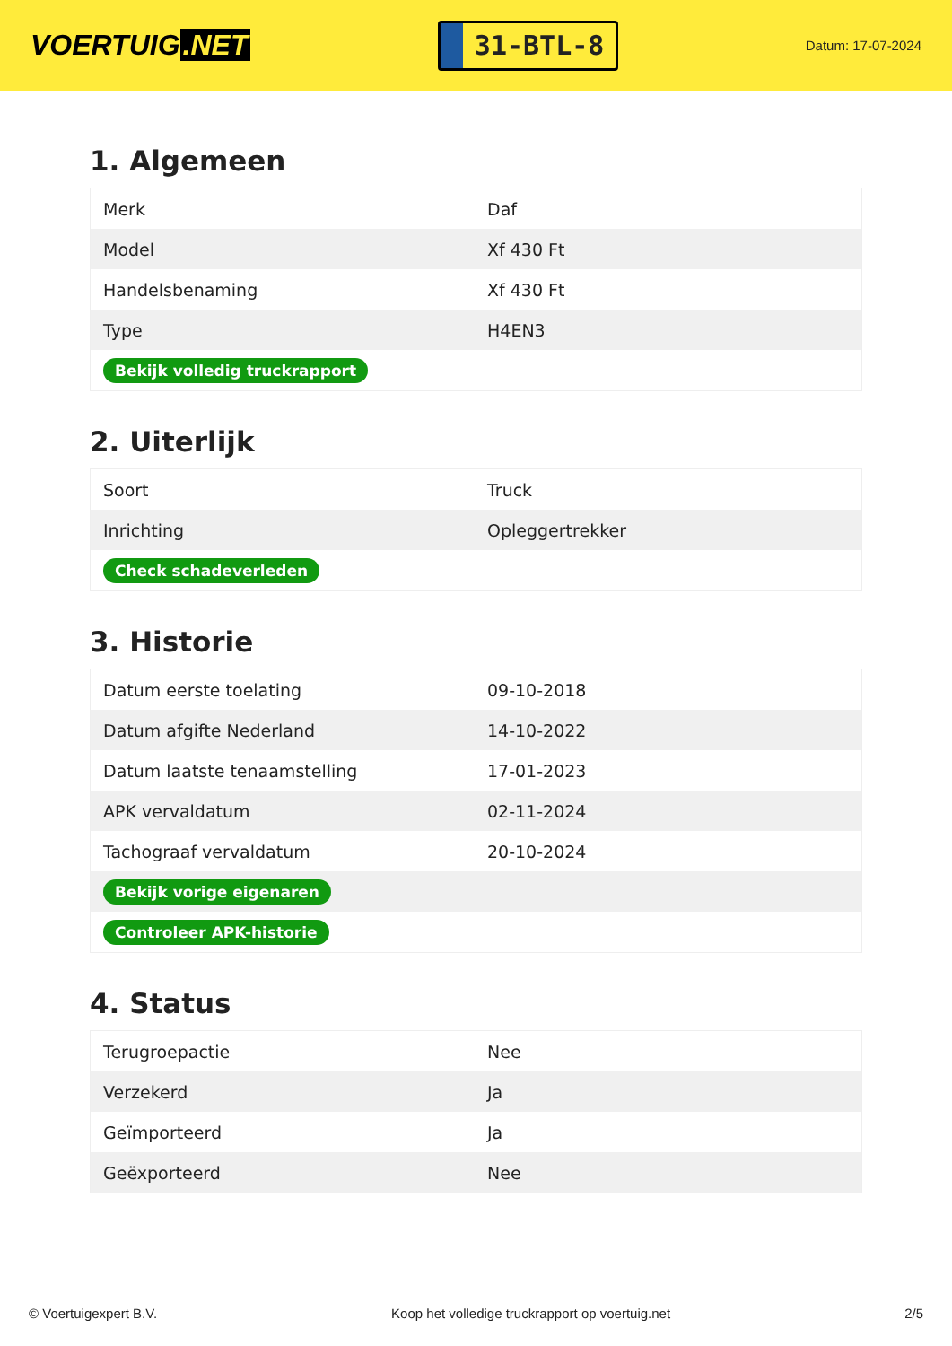VOERTUIG.NET
31-BTL-8
Datum: 17-07-2024
1. Algemeen
| Merk | Daf |
| Model | Xf 430 Ft |
| Handelsbenaming | Xf 430 Ft |
| Type | H4EN3 |
| Bekijk volledig truckrapport | |
2. Uiterlijk
| Soort | Truck |
| Inrichting | Opleggertrekker |
| Check schadeverleden | |
3. Historie
| Datum eerste toelating | 09-10-2018 |
| Datum afgifte Nederland | 14-10-2022 |
| Datum laatste tenaamstelling | 17-01-2023 |
| APK vervaldatum | 02-11-2024 |
| Tachograaf vervaldatum | 20-10-2024 |
| Bekijk vorige eigenaren | |
| Controleer APK-historie | |
4. Status
| Terugroepactie | Nee |
| Verzekerd | Ja |
| Geïmporteerd | Ja |
| Geëxporteerd | Nee |
© Voertuigexpert B.V. Koop het volledige truckrapport op voertuig.net 2/5